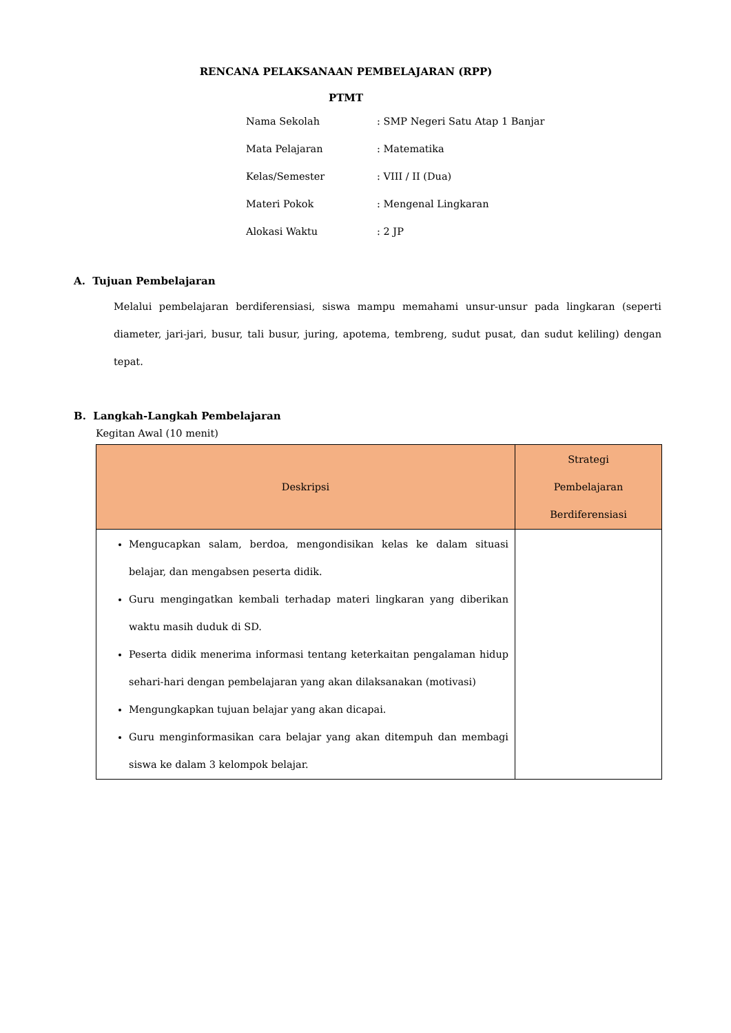RENCANA PELAKSANAAN PEMBELAJARAN (RPP)
PTMT
| Nama Sekolah | : SMP Negeri Satu Atap 1 Banjar |
| Mata Pelajaran | : Matematika |
| Kelas/Semester | : VIII / II (Dua) |
| Materi Pokok | : Mengenal Lingkaran |
| Alokasi Waktu | : 2 JP |
A. Tujuan Pembelajaran
Melalui pembelajaran berdiferensiasi, siswa mampu memahami unsur-unsur pada lingkaran (seperti diameter, jari-jari, busur, tali busur, juring, apotema, tembreng, sudut pusat, dan sudut keliling) dengan tepat.
B. Langkah-Langkah Pembelajaran
Kegitan Awal (10 menit)
| Deskripsi | Strategi Pembelajaran Berdiferensiasi |
| --- | --- |
| Mengucapkan salam, berdoa, mengondisikan kelas ke dalam situasi belajar, dan mengabsen peserta didik. Guru mengingatkan kembali terhadap materi lingkaran yang diberikan waktu masih duduk di SD. Peserta didik menerima informasi tentang keterkaitan pengalaman hidup sehari-hari dengan pembelajaran yang akan dilaksanakan (motivasi) Mengungkapkan tujuan belajar yang akan dicapai. Guru menginformasikan cara belajar yang akan ditempuh dan membagi siswa ke dalam 3 kelompok belajar. | |